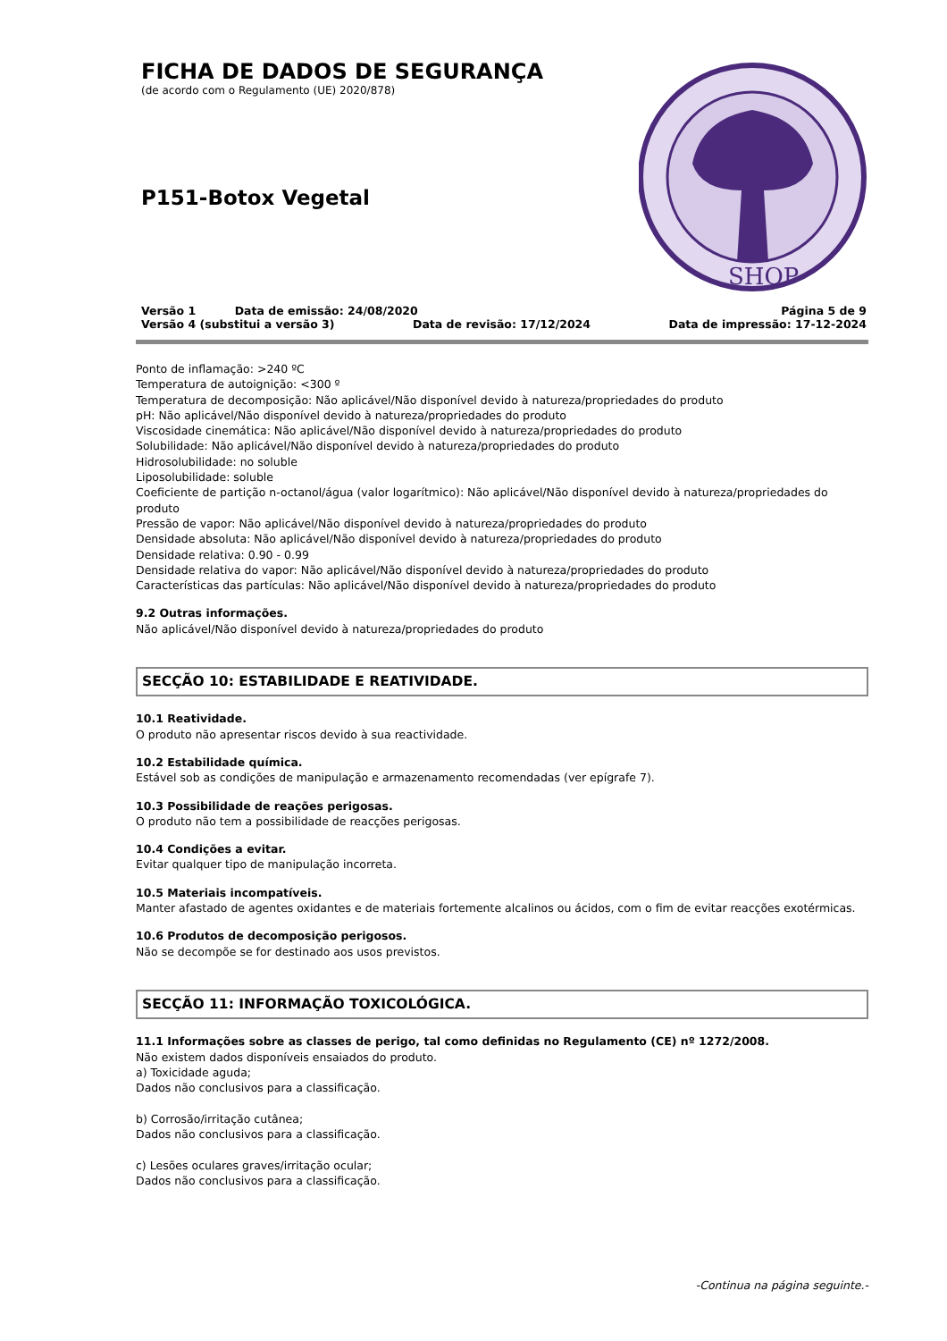FICHA DE DADOS DE SEGURANÇA
(de acordo com o Regulamento (UE) 2020/878)
P151-Botox Vegetal
SHOP
Versão 1 Data de emissão: 24/08/2020 Página 5 de 9
Versão 4 (substitui a versão 3) Data de revisão: 17/12/2024 Data de impressão: 17-12-2024
Ponto de inflamação: >240 ºC
Temperatura de autoignição: <300 º
Temperatura de decomposição: Não aplicável/Não disponível devido à natureza/propriedades do produto
pH: Não aplicável/Não disponível devido à natureza/propriedades do produto
Viscosidade cinemática: Não aplicável/Não disponível devido à natureza/propriedades do produto
Solubilidade: Não aplicável/Não disponível devido à natureza/propriedades do produto
Hidrosolubilidade: no soluble
Liposolubilidade: soluble
Coeficiente de partição n-octanol/água (valor logarítmico): Não aplicável/Não disponível devido à natureza/propriedades do produto
Pressão de vapor: Não aplicável/Não disponível devido à natureza/propriedades do produto
Densidade absoluta: Não aplicável/Não disponível devido à natureza/propriedades do produto
Densidade relativa: 0.90 - 0.99
Densidade relativa do vapor: Não aplicável/Não disponível devido à natureza/propriedades do produto
Características das partículas: Não aplicável/Não disponível devido à natureza/propriedades do produto
9.2 Outras informações.
Não aplicável/Não disponível devido à natureza/propriedades do produto
SECÇÃO 10: ESTABILIDADE E REATIVIDADE.
10.1 Reatividade.
O produto não apresentar riscos devido à sua reactividade.
10.2 Estabilidade química.
Estável sob as condições de manipulação e armazenamento recomendadas (ver epígrafe 7).
10.3 Possibilidade de reações perigosas.
O produto não tem a possibilidade de reacções perigosas.
10.4 Condições a evitar.
Evitar qualquer tipo de manipulação incorreta.
10.5 Materiais incompatíveis.
Manter afastado de agentes oxidantes e de materiais fortemente alcalinos ou ácidos, com o fim de evitar reacções exotérmicas.
10.6 Produtos de decomposição perigosos.
Não se decompõe se for destinado aos usos previstos.
SECÇÃO 11: INFORMAÇÃO TOXICOLÓGICA.
11.1 Informações sobre as classes de perigo, tal como definidas no Regulamento (CE) nº 1272/2008.
Não existem dados disponíveis ensaiados do produto.
a) Toxicidade aguda;
Dados não conclusivos para a classificação.
b) Corrosão/irritação cutânea;
Dados não conclusivos para a classificação.
c) Lesões oculares graves/irritação ocular;
Dados não conclusivos para a classificação.
-Continua na página seguinte.-